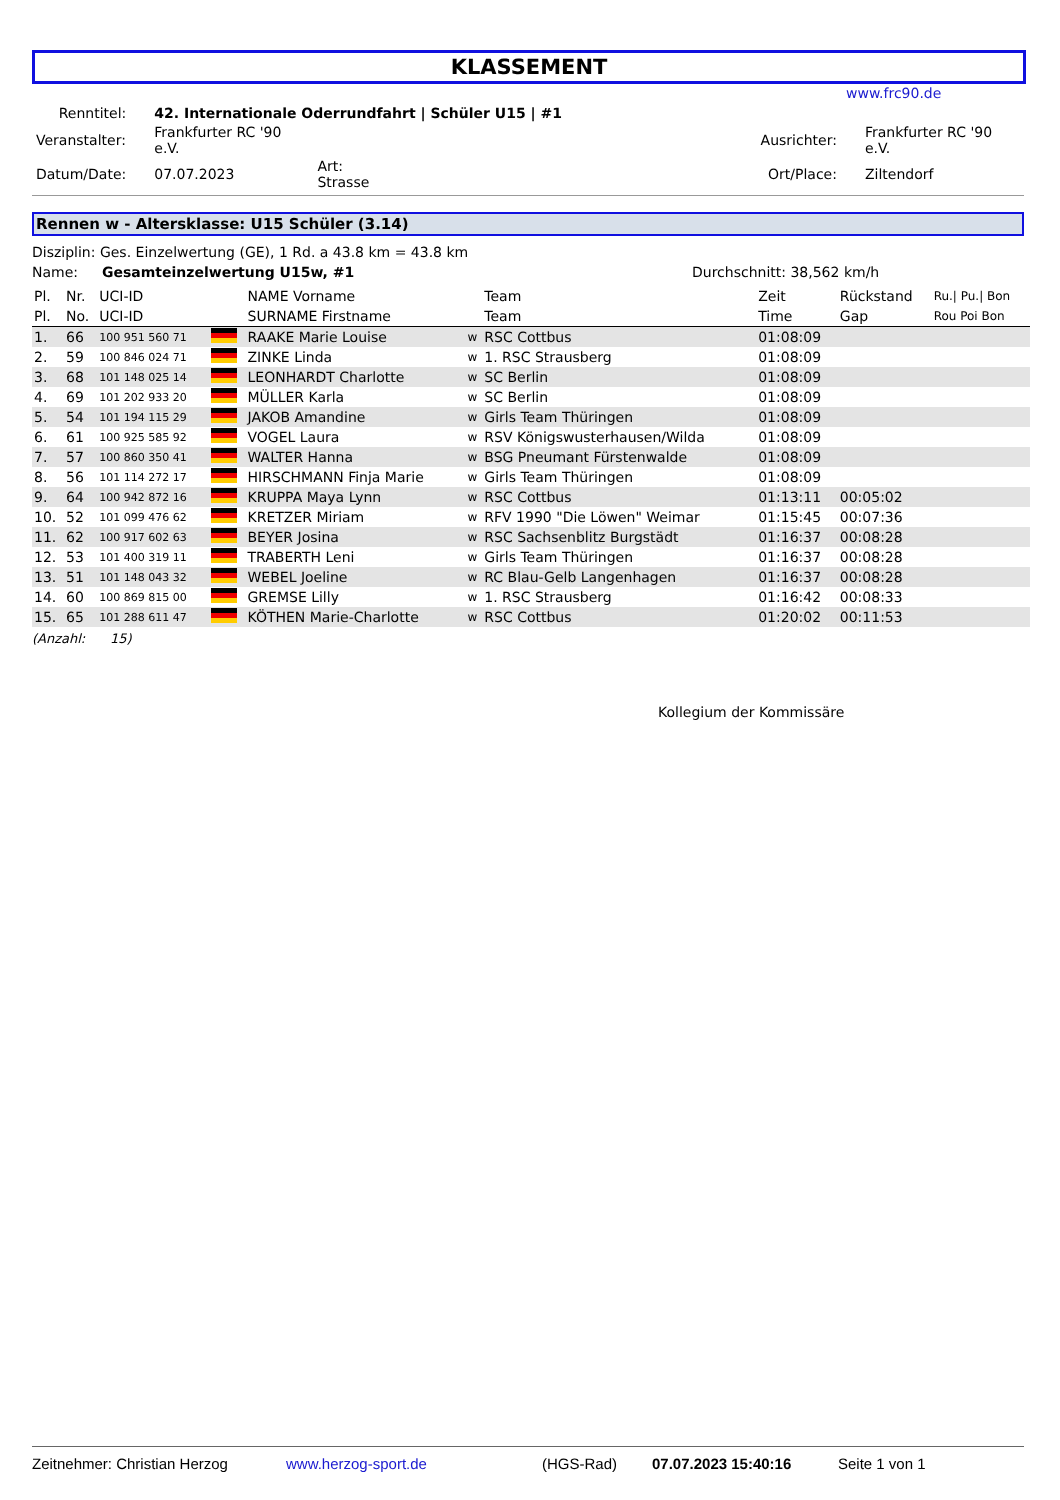KLASSEMENT
www.frc90.de
| Renntitel: | 42. Internationale Oderrundfahrt / Schüler U15 / #1 | | | | |
| Veranstalter: | Frankfurter RC '90 e.V. | | | Ausrichter: | Frankfurter RC '90 e.V. |
| Datum/Date: | 07.07.2023 | Art: Strasse | | Ort/Place: | Ziltendorf |
Rennen w - Altersklasse: U15 Schüler (3.14)
Disziplin: Ges. Einzelwertung (GE), 1 Rd. a 43.8 km = 43.8 km
Name: Gesamteinzelwertung U15w, #1 Durchschnitt: 38,562 km/h
| Pl. | Nr. | UCI-ID | | NAME Vorname | | Team | Zeit | Rückstand | Ru./ Pu./ Bon |
| --- | --- | --- | --- | --- | --- | --- | --- | --- | --- |
| Pl. | No. | UCI-ID | | SURNAME Firstname | | Team | Time | Gap | Rou Poi Bon |
| 1. | 66 | 100 951 560 71 | | RAAKE Marie Louise | w | RSC Cottbus | 01:08:09 | | |
| 2. | 59 | 100 846 024 71 | | ZINKE Linda | w | 1. RSC Strausberg | 01:08:09 | | |
| 3. | 68 | 101 148 025 14 | | LEONHARDT Charlotte | w | SC Berlin | 01:08:09 | | |
| 4. | 69 | 101 202 933 20 | | MÜLLER Karla | w | SC Berlin | 01:08:09 | | |
| 5. | 54 | 101 194 115 29 | | JAKOB Amandine | w | Girls Team Thüringen | 01:08:09 | | |
| 6. | 61 | 100 925 585 92 | | VOGEL Laura | w | RSV Königswusterhausen/Wilda | 01:08:09 | | |
| 7. | 57 | 100 860 350 41 | | WALTER Hanna | w | BSG Pneumant Fürstenwalde | 01:08:09 | | |
| 8. | 56 | 101 114 272 17 | | HIRSCHMANN Finja Marie | w | Girls Team Thüringen | 01:08:09 | | |
| 9. | 64 | 100 942 872 16 | | KRUPPA Maya Lynn | w | RSC Cottbus | 01:13:11 | 00:05:02 | |
| 10. | 52 | 101 099 476 62 | | KRETZER Miriam | w | RFV 1990 "Die Löwen" Weimar | 01:15:45 | 00:07:36 | |
| 11. | 62 | 100 917 602 63 | | BEYER Josina | w | RSC Sachsenblitz Burgstädt | 01:16:37 | 00:08:28 | |
| 12. | 53 | 101 400 319 11 | | TRABERTH Leni | w | Girls Team Thüringen | 01:16:37 | 00:08:28 | |
| 13. | 51 | 101 148 043 32 | | WEBEL Joeline | w | RC Blau-Gelb Langenhagen | 01:16:37 | 00:08:28 | |
| 14. | 60 | 100 869 815 00 | | GREMSE Lilly | w | 1. RSC Strausberg | 01:16:42 | 00:08:33 | |
| 15. | 65 | 101 288 611 47 | | KÖTHEN Marie-Charlotte | w | RSC Cottbus | 01:20:02 | 00:11:53 | |
(Anzahl: 15)
Kollegium der Kommissäre
Zeitnehmer: Christian Herzog www.herzog-sport.de (HGS-Rad) 07.07.2023 15:40:16 Seite 1 von 1